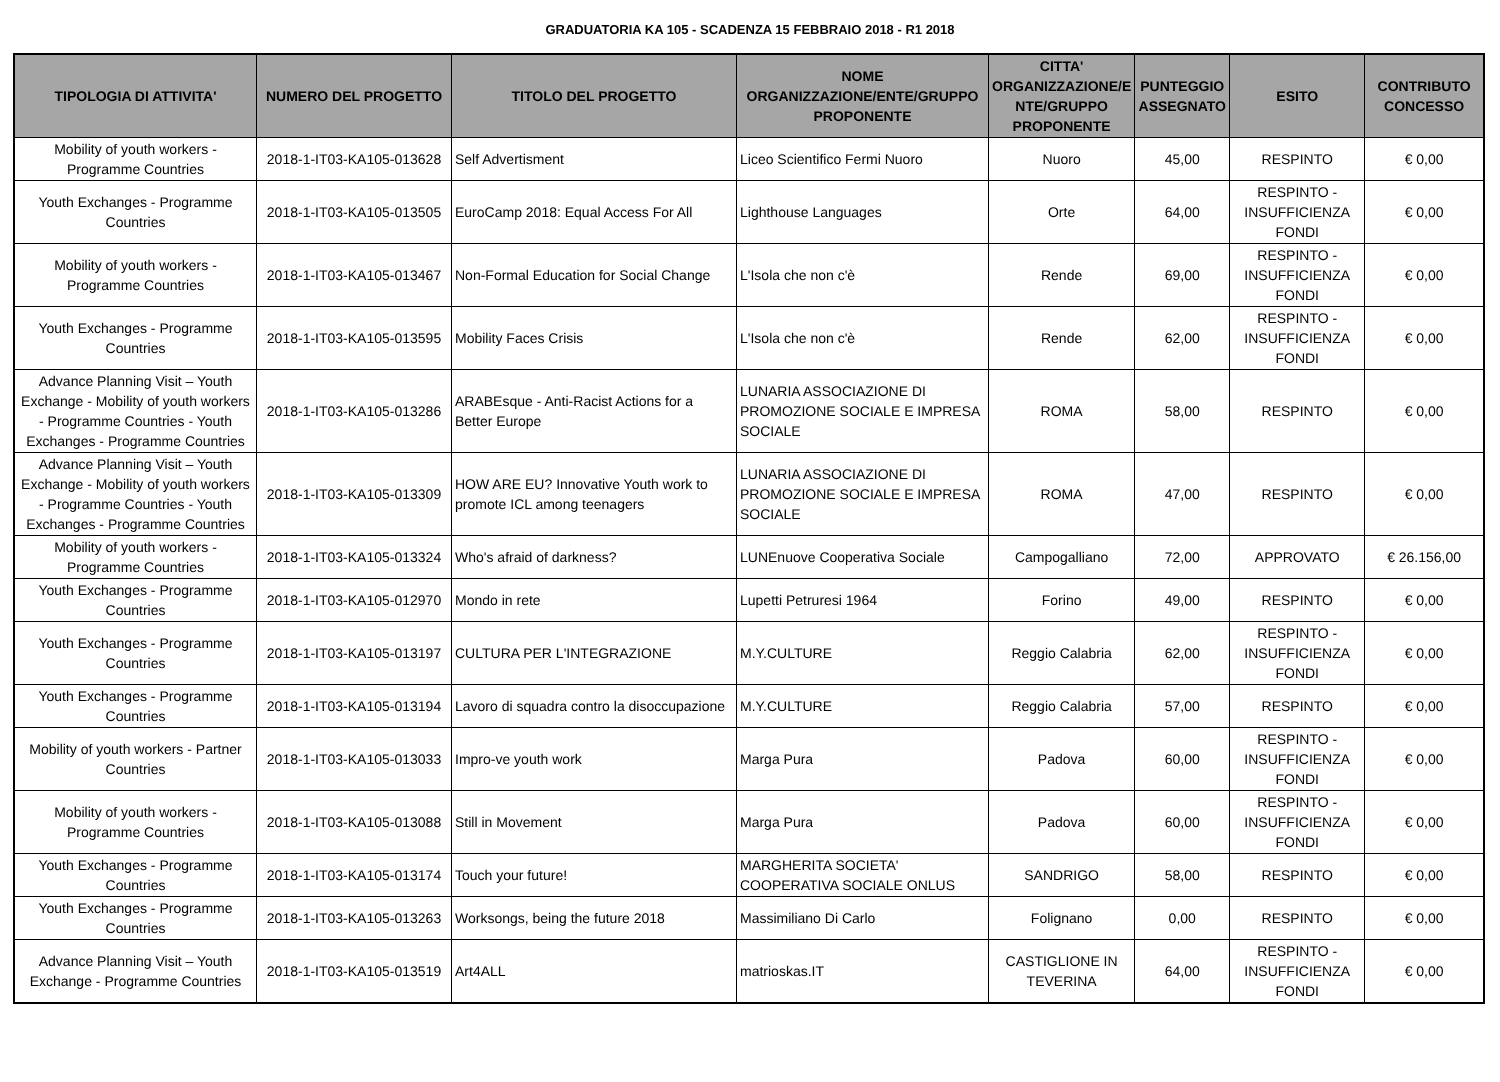GRADUATORIA KA 105 - SCADENZA 15 FEBBRAIO 2018 - R1 2018
| TIPOLOGIA DI ATTIVITA' | NUMERO DEL PROGETTO | TITOLO DEL PROGETTO | NOME ORGANIZZAZIONE/ENTE/GRUPPO PROPONENTE | CITTA' ORGANIZZAZIONE/E NTE/GRUPPO PROPONENTE | PUNTEGGIO ASSEGNATO | ESITO | CONTRIBUTO CONCESSO |
| --- | --- | --- | --- | --- | --- | --- | --- |
| Mobility of youth workers - Programme Countries | 2018-1-IT03-KA105-013628 | Self Advertisment | Liceo Scientifico Fermi Nuoro | Nuoro | 45,00 | RESPINTO | € 0,00 |
| Youth Exchanges - Programme Countries | 2018-1-IT03-KA105-013505 | EuroCamp 2018: Equal Access For All | Lighthouse Languages | Orte | 64,00 | RESPINTO - INSUFFICIENZA FONDI | € 0,00 |
| Mobility of youth workers - Programme Countries | 2018-1-IT03-KA105-013467 | Non-Formal Education for Social Change | L'Isola che non c'è | Rende | 69,00 | RESPINTO - INSUFFICIENZA FONDI | € 0,00 |
| Youth Exchanges - Programme Countries | 2018-1-IT03-KA105-013595 | Mobility Faces Crisis | L'Isola che non c'è | Rende | 62,00 | RESPINTO - INSUFFICIENZA FONDI | € 0,00 |
| Advance Planning Visit – Youth Exchange - Mobility of youth workers - Programme Countries - Youth Exchanges - Programme Countries | 2018-1-IT03-KA105-013286 | ARABEsque - Anti-Racist Actions for a Better Europe | LUNARIA ASSOCIAZIONE DI PROMOZIONE SOCIALE E IMPRESA SOCIALE | ROMA | 58,00 | RESPINTO | € 0,00 |
| Advance Planning Visit – Youth Exchange - Mobility of youth workers - Programme Countries - Youth Exchanges - Programme Countries | 2018-1-IT03-KA105-013309 | HOW ARE EU? Innovative Youth work to promote ICL among teenagers | LUNARIA ASSOCIAZIONE DI PROMOZIONE SOCIALE E IMPRESA SOCIALE | ROMA | 47,00 | RESPINTO | € 0,00 |
| Mobility of youth workers - Programme Countries | 2018-1-IT03-KA105-013324 | Who's afraid of darkness? | LUNEnuove Cooperativa Sociale | Campogalliano | 72,00 | APPROVATO | € 26.156,00 |
| Youth Exchanges - Programme Countries | 2018-1-IT03-KA105-012970 | Mondo in rete | Lupetti Petruresi 1964 | Forino | 49,00 | RESPINTO | € 0,00 |
| Youth Exchanges - Programme Countries | 2018-1-IT03-KA105-013197 | CULTURA PER L'INTEGRAZIONE | M.Y.CULTURE | Reggio Calabria | 62,00 | RESPINTO - INSUFFICIENZA FONDI | € 0,00 |
| Youth Exchanges - Programme Countries | 2018-1-IT03-KA105-013194 | Lavoro di squadra contro la disoccupazione | M.Y.CULTURE | Reggio Calabria | 57,00 | RESPINTO | € 0,00 |
| Mobility of youth workers - Partner Countries | 2018-1-IT03-KA105-013033 | Impro-ve youth work | Marga Pura | Padova | 60,00 | RESPINTO - INSUFFICIENZA FONDI | € 0,00 |
| Mobility of youth workers - Programme Countries | 2018-1-IT03-KA105-013088 | Still in Movement | Marga Pura | Padova | 60,00 | RESPINTO - INSUFFICIENZA FONDI | € 0,00 |
| Youth Exchanges - Programme Countries | 2018-1-IT03-KA105-013174 | Touch your future! | MARGHERITA SOCIETA' COOPERATIVA SOCIALE ONLUS | SANDRIGO | 58,00 | RESPINTO | € 0,00 |
| Youth Exchanges - Programme Countries | 2018-1-IT03-KA105-013263 | Worksongs, being the future 2018 | Massimiliano Di Carlo | Folignano | 0,00 | RESPINTO | € 0,00 |
| Advance Planning Visit – Youth Exchange - Programme Countries | 2018-1-IT03-KA105-013519 | Art4ALL | matrioskas.IT | CASTIGLIONE IN TEVERINA | 64,00 | RESPINTO - INSUFFICIENZA FONDI | € 0,00 |